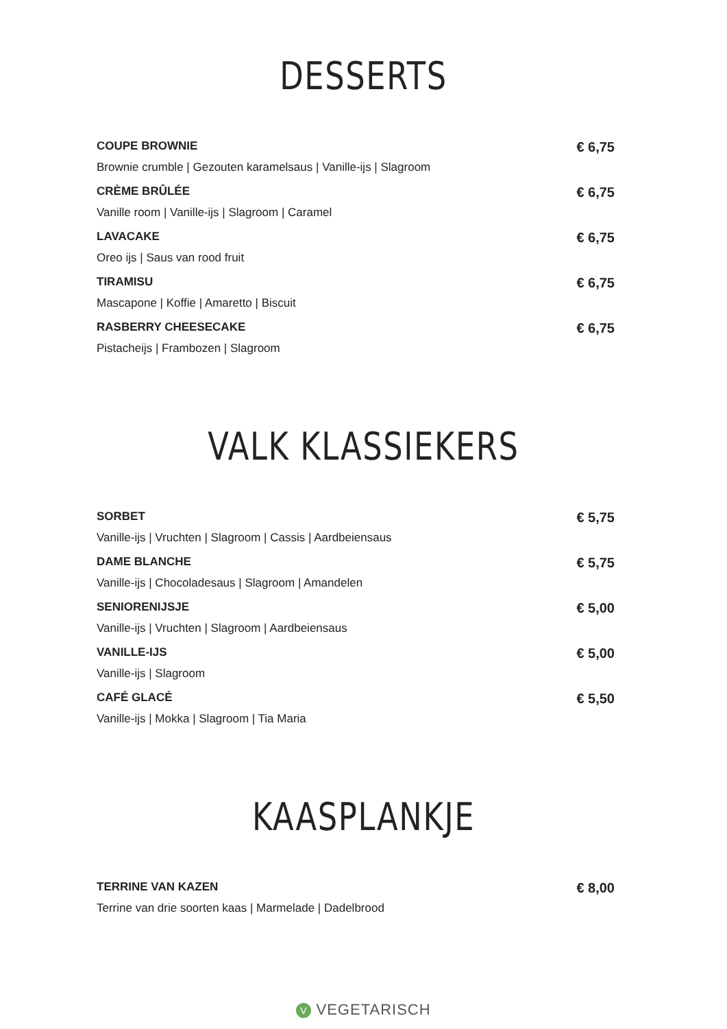DESSERTS
COUPE BROWNIE € 6,75
Brownie crumble | Gezouten karamelsaus | Vanille-ijs | Slagroom
CRÈME BRÛLÉE € 6,75
Vanille room | Vanille-ijs | Slagroom | Caramel
LAVACAKE € 6,75
Oreo ijs | Saus van rood fruit
TIRAMISU € 6,75
Mascapone | Koffie | Amaretto | Biscuit
RASBERRY CHEESECAKE € 6,75
Pistacheijs | Frambozen | Slagroom
VALK KLASSIEKERS
SORBET € 5,75
Vanille-ijs | Vruchten | Slagroom | Cassis | Aardbeiensaus
DAME BLANCHE € 5,75
Vanille-ijs | Chocoladesaus | Slagroom | Amandelen
SENIORENIJSJE € 5,00
Vanille-ijs | Vruchten | Slagroom | Aardbeiensaus
VANILLE-IJS € 5,00
Vanille-ijs | Slagroom
CAFÉ GLACÉ € 5,50
Vanille-ijs | Mokka | Slagroom | Tia Maria
KAASPLANKJE
TERRINE VAN KAZEN € 8,00
Terrine van drie soorten kaas | Marmelade | Dadelbrood
V VEGETARISCH